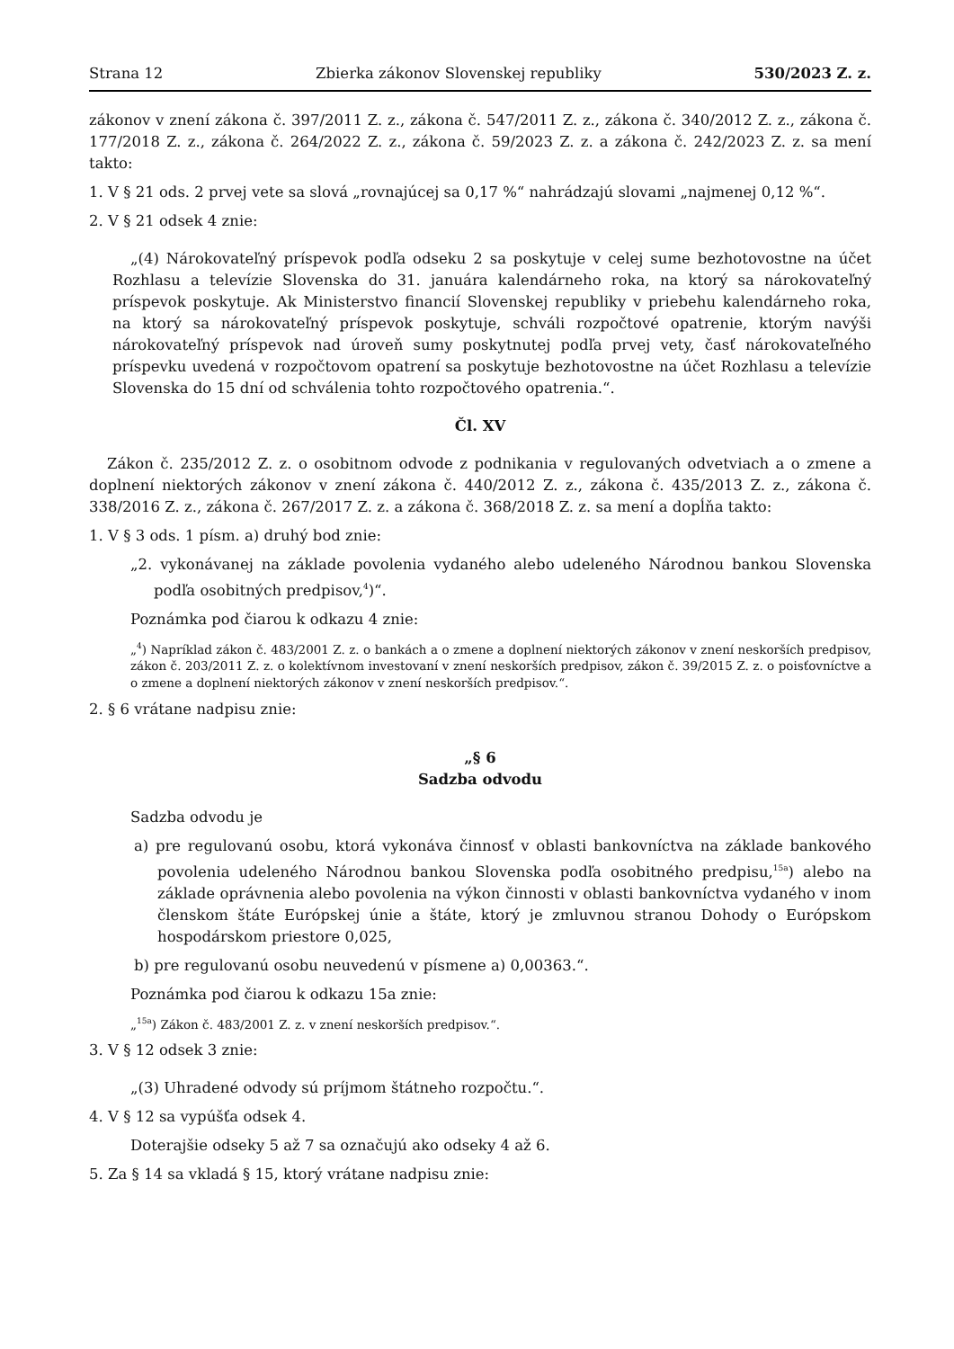Strana 12 Zbierka zákonov Slovenskej republiky 530/2023 Z. z.
zákonov v znení zákona č. 397/2011 Z. z., zákona č. 547/2011 Z. z., zákona č. 340/2012 Z. z., zákona č. 177/2018 Z. z., zákona č. 264/2022 Z. z., zákona č. 59/2023 Z. z. a zákona č. 242/2023 Z. z. sa mení takto:
1. V § 21 ods. 2 prvej vete sa slová „rovnajúcej sa 0,17 %“ nahrádzajú slovami „najmenej 0,12 %“.
2. V § 21 odsek 4 znie:
„(4) Nárokovateľný príspevok podľa odseku 2 sa poskytuje v celej sume bezhotovostne na účet Rozhlasu a televízie Slovenska do 31. januára kalendárneho roka, na ktorý sa nárokovateľný príspevok poskytuje. Ak Ministerstvo financií Slovenskej republiky v priebehu kalendárneho roka, na ktorý sa nárokovateľný príspevok poskytuje, schváli rozpočtové opatrenie, ktorým navýši nárokovateľný príspevok nad úroveň sumy poskytnutej podľa prvej vety, časť nárokovateľného príspevku uvedená v rozpočtovom opatrení sa poskytuje bezhotovostne na účet Rozhlasu a televízie Slovenska do 15 dní od schválenia tohto rozpočtového opatrenia.“.
Čl. XV
Zákon č. 235/2012 Z. z. o osobitnom odvode z podnikania v regulovaných odvetviach a o zmene a doplnení niektorých zákonov v znení zákona č. 440/2012 Z. z., zákona č. 435/2013 Z. z., zákona č. 338/2016 Z. z., zákona č. 267/2017 Z. z. a zákona č. 368/2018 Z. z. sa mení a dopĺňa takto:
1. V § 3 ods. 1 písm. a) druhý bod znie:
„2. vykonávanej na základe povolenia vydaného alebo udeleného Národnou bankou Slovenska podľa osobitných predpisov,<sup>4</sup>)“.
Poznámka pod čiarou k odkazu 4 znie:
„<sup>4</sup>) Napríklad zákon č. 483/2001 Z. z. o bankách a o zmene a doplnení niektorých zákonov v znení neskorších predpisov, zákon č. 203/2011 Z. z. o kolektívnom investovaní v znení neskorších predpisov, zákon č. 39/2015 Z. z. o poisťovníctve a o zmene a doplnení niektorých zákonov v znení neskorších predpisov.“.
2. § 6 vrátane nadpisu znie:
„§ 6
Sadzba odvodu
Sadzba odvodu je
a) pre regulovanú osobu, ktorá vykonáva činnosť v oblasti bankovníctva na základe bankového povolenia udeleného Národnou bankou Slovenska podľa osobitného predpisu,<sup>15a</sup>) alebo na základe oprávnenia alebo povolenia na výkon činnosti v oblasti bankovníctva vydaného v inom členskom štáte Európskej únie a štáte, ktorý je zmluvnou stranou Dohody o Európskom hospodárskom priestore 0,025,
b) pre regulovanú osobu neuvedenú v písmene a) 0,00363.“.
Poznámka pod čiarou k odkazu 15a znie:
„<sup>15a</sup>) Zákon č. 483/2001 Z. z. v znení neskorších predpisov.“.
3. V § 12 odsek 3 znie:
„(3) Uhradené odvody sú príjmom štátneho rozpočtu.“.
4. V § 12 sa vypúšťa odsek 4.
Doterajšie odseky 5 až 7 sa označujú ako odseky 4 až 6.
5. Za § 14 sa vkladá § 15, ktorý vrátane nadpisu znie: